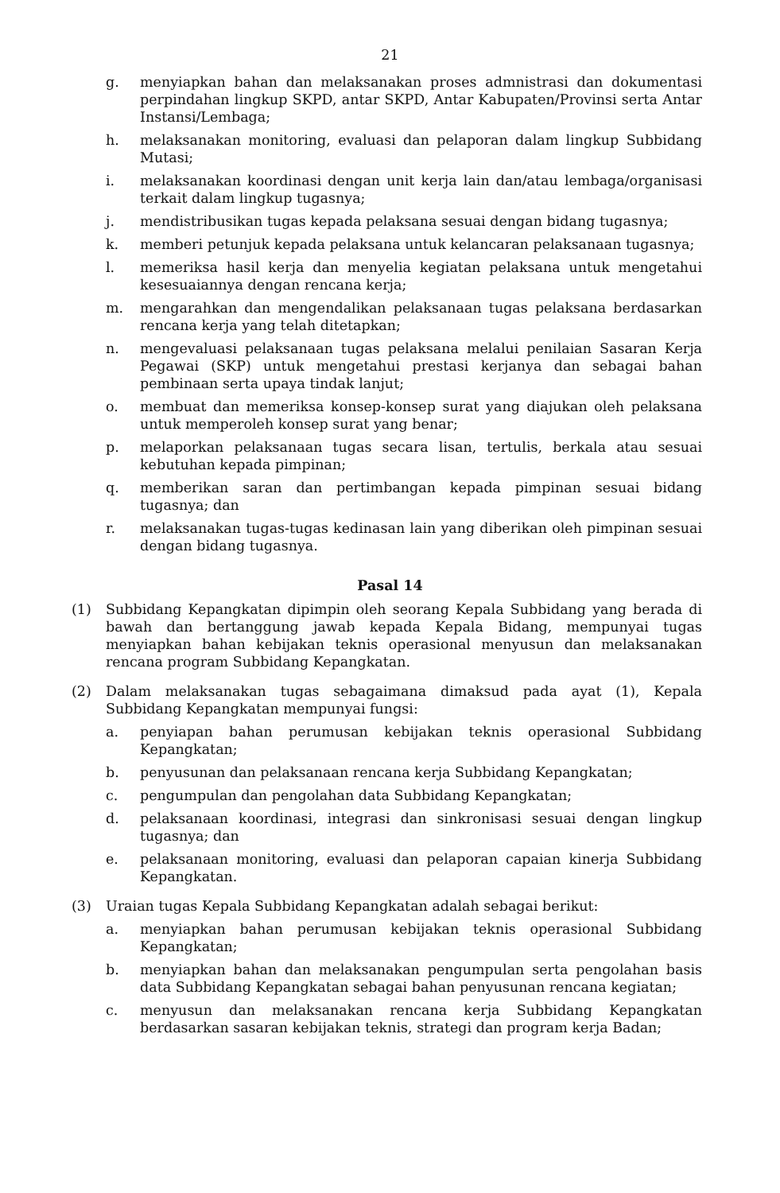21
g. menyiapkan bahan dan melaksanakan proses admnistrasi dan dokumentasi perpindahan lingkup SKPD, antar SKPD, Antar Kabupaten/Provinsi serta Antar Instansi/Lembaga;
h. melaksanakan monitoring, evaluasi dan pelaporan dalam lingkup Subbidang Mutasi;
i. melaksanakan koordinasi dengan unit kerja lain dan/atau lembaga/organisasi terkait dalam lingkup tugasnya;
j. mendistribusikan tugas kepada pelaksana sesuai dengan bidang tugasnya;
k. memberi petunjuk kepada pelaksana untuk kelancaran pelaksanaan tugasnya;
l. memeriksa hasil kerja dan menyelia kegiatan pelaksana untuk mengetahui kesesuaiannya dengan rencana kerja;
m. mengarahkan dan mengendalikan pelaksanaan tugas pelaksana berdasarkan rencana kerja yang telah ditetapkan;
n. mengevaluasi pelaksanaan tugas pelaksana melalui penilaian Sasaran Kerja Pegawai (SKP) untuk mengetahui prestasi kerjanya dan sebagai bahan pembinaan serta upaya tindak lanjut;
o. membuat dan memeriksa konsep-konsep surat yang diajukan oleh pelaksana untuk memperoleh konsep surat yang benar;
p. melaporkan pelaksanaan tugas secara lisan, tertulis, berkala atau sesuai kebutuhan kepada pimpinan;
q. memberikan saran dan pertimbangan kepada pimpinan sesuai bidang tugasnya; dan
r. melaksanakan tugas-tugas kedinasan lain yang diberikan oleh pimpinan sesuai dengan bidang tugasnya.
Pasal 14
(1) Subbidang Kepangkatan dipimpin oleh seorang Kepala Subbidang yang berada di bawah dan bertanggung jawab kepada Kepala Bidang, mempunyai tugas menyiapkan bahan kebijakan teknis operasional menyusun dan melaksanakan rencana program Subbidang Kepangkatan.
(2) Dalam melaksanakan tugas sebagaimana dimaksud pada ayat (1), Kepala Subbidang Kepangkatan mempunyai fungsi:
a. penyiapan bahan perumusan kebijakan teknis operasional Subbidang Kepangkatan;
b. penyusunan dan pelaksanaan rencana kerja Subbidang Kepangkatan;
c. pengumpulan dan pengolahan data Subbidang Kepangkatan;
d. pelaksanaan koordinasi, integrasi dan sinkronisasi sesuai dengan lingkup tugasnya; dan
e. pelaksanaan monitoring, evaluasi dan pelaporan capaian kinerja Subbidang Kepangkatan.
(3) Uraian tugas Kepala Subbidang Kepangkatan adalah sebagai berikut:
a. menyiapkan bahan perumusan kebijakan teknis operasional Subbidang Kepangkatan;
b. menyiapkan bahan dan melaksanakan pengumpulan serta pengolahan basis data Subbidang Kepangkatan sebagai bahan penyusunan rencana kegiatan;
c. menyusun dan melaksanakan rencana kerja Subbidang Kepangkatan berdasarkan sasaran kebijakan teknis, strategi dan program kerja Badan;